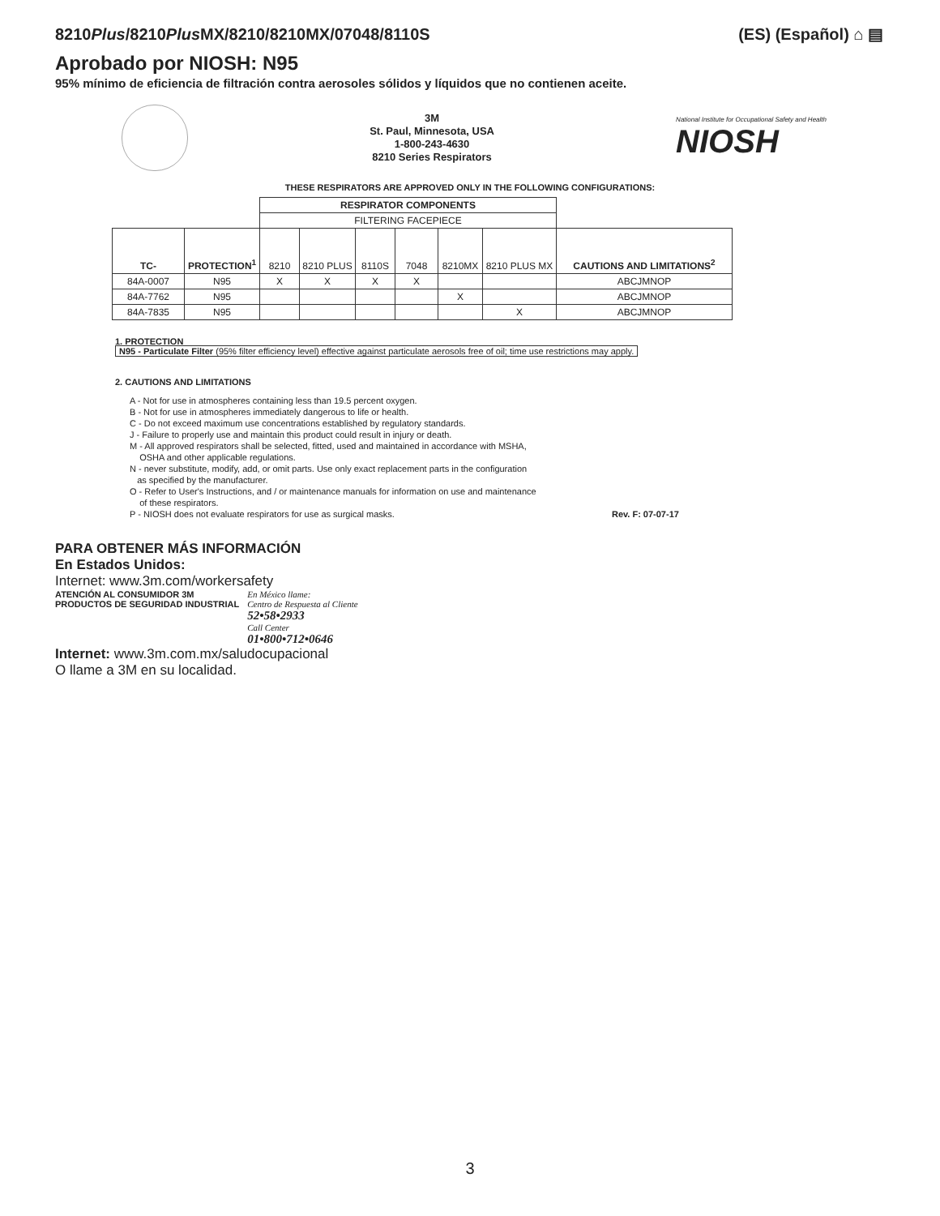8210Plus/8210Plus MX/8210/8210MX/07048/8110S
(ES) (Español) ⌂ ▤
Aprobado por NIOSH: N95
95% mínimo de eficiencia de filtración contra aerosoles sólidos y líquidos que no contienen aceite.
3M
St. Paul, Minnesota, USA
1-800-243-4630
8210 Series Respirators
National Institute for Occupational Safety and Health
NIOSH
THESE RESPIRATORS ARE APPROVED ONLY IN THE FOLLOWING CONFIGURATIONS:
| | | RESPIRATOR COMPONENTS | | | | | | |
| | | FILTERING FACEPIECE | | | | | | |
| TC- | PROTECTION<sup>1</sup> | 8210 | 8210 PLUS | 8110S | 7048 | 8210MX | 8210 PLUS MX | CAUTIONS AND LIMITATIONS<sup>2</sup> |
| 84A-0007 | N95 | X | X | X | X | | | ABCJMNOP |
| 84A-7762 | N95 | | | | | X | | ABCJMNOP |
| 84A-7835 | N95 | | | | | | X | ABCJMNOP |
1. PROTECTION
N95 - Particulate Filter (95% filter efficiency level) effective against particulate aerosols free of oil; time use restrictions may apply.
2. CAUTIONS AND LIMITATIONS
A - Not for use in atmospheres containing less than 19.5 percent oxygen.
B - Not for use in atmospheres immediately dangerous to life or health.
C - Do not exceed maximum use concentrations established by regulatory standards.
J - Failure to properly use and maintain this product could result in injury or death.
M - All approved respirators shall be selected, fitted, used and maintained in accordance with MSHA,
OSHA and other applicable regulations.
N - never substitute, modify, add, or omit parts. Use only exact replacement parts in the configuration
as specified by the manufacturer.
O - Refer to User's Instructions, and / or maintenance manuals for information on use and maintenance
of these respirators.
P - NIOSH does not evaluate respirators for use as surgical masks. Rev. F: 07-07-17
PARA OBTENER MÁS INFORMACIÓN
En Estados Unidos:
Internet: www.3m.com/workersafety
ATENCIÓN AL CONSUMIDOR 3M
PRODUCTOS DE SEGURIDAD INDUSTRIAL
En México llame:
Centro de Respuesta al Cliente
52•58•2933
Call Center
01•800•712•0646
Internet: www.3m.com.mx/saludocupacional
O llame a 3M en su localidad.
3